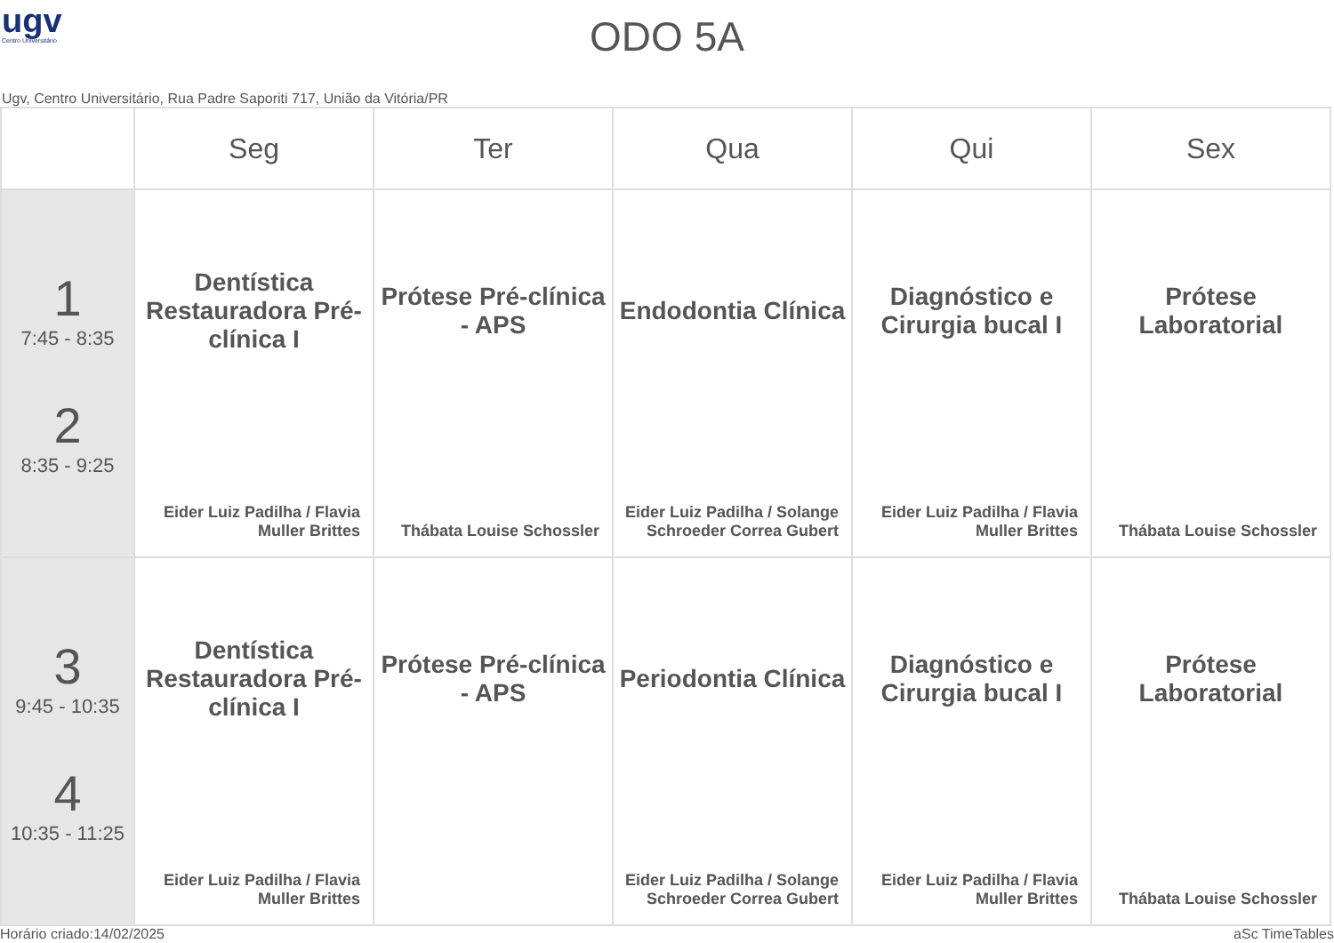ugv
Centro Universitário
ODO 5A
Ugv, Centro Universitário, Rua Padre Saporiti 717, União da Vitória/PR
| | Seg | Ter | Qua | Qui | Sex |
| --- | --- | --- | --- | --- | --- |
| 1 7:45 - 8:35 2 8:35 - 9:25 | Dentística Restauradora Pré-clínica I Eider Luiz Padilha / Flavia Muller Brittes | Prótese Pré-clínica - APS Thábata Louise Schossler | Endodontia Clínica Eider Luiz Padilha / Solange Schroeder Correa Gubert | Diagnóstico e Cirurgia bucal I Eider Luiz Padilha / Flavia Muller Brittes | Prótese Laboratorial Thábata Louise Schossler |
| 3 9:45 - 10:35 4 10:35 - 11:25 | Dentística Restauradora Pré-clínica I Eider Luiz Padilha / Flavia Muller Brittes | Prótese Pré-clínica - APS | Periodontia Clínica Eider Luiz Padilha / Solange Schroeder Correa Gubert | Diagnóstico e Cirurgia bucal I Eider Luiz Padilha / Flavia Muller Brittes | Prótese Laboratorial Thábata Louise Schossler |
Horário criado:14/02/2025 aSc TimeTables